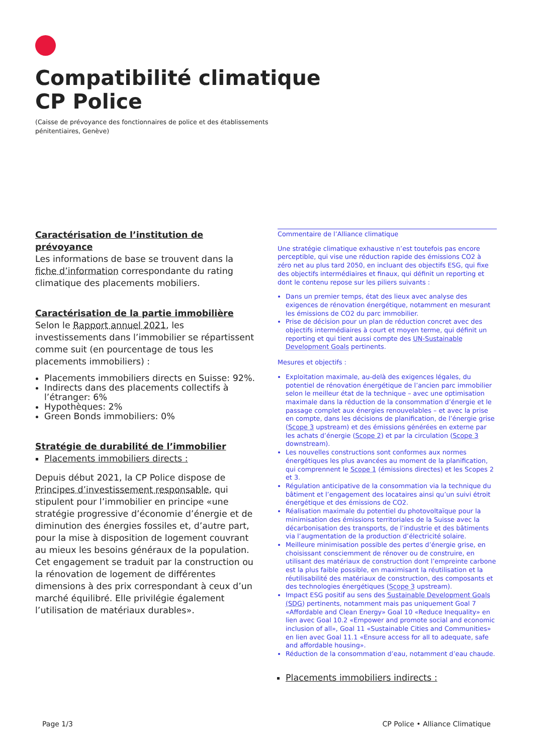Compatibilité climatique
CP Police
(Caisse de prévoyance des fonctionnaires de police et des établissements
pénitentiaires, Genève)
Caractérisation de l’institution de prévoyance
Les informations de base se trouvent dans la fiche d’information correspondante du rating climatique des placements mobiliers.
Caractérisation de la partie immobilière
Selon le Rapport annuel 2021, les investissements dans l’immobilier se répartissent comme suit (en pourcentage de tous les placements immobiliers) :
Placements immobiliers directs en Suisse: 92%.
Indirects dans des placements collectifs à l’étranger: 6%
Hypothèques: 2%
Green Bonds immobiliers: 0%
Stratégie de durabilité de l’immobilier
Placements immobiliers directs :
Depuis début 2021, la CP Police dispose de Principes d’investissement responsable, qui stipulent pour l’immobilier en principe «une stratégie progressive d’économie d’énergie et de diminution des énergies fossiles et, d’autre part, pour la mise à disposition de logement couvrant au mieux les besoins généraux de la population. Cet engagement se traduit par la construction ou la rénovation de logement de différentes dimensions à des prix correspondant à ceux d’un marché équilibré. Elle privilégie également l’utilisation de matériaux durables».
Commentaire de l’Alliance climatique
Une stratégie climatique exhaustive n’est toutefois pas encore perceptible, qui vise une réduction rapide des émissions CO2 à zéro net au plus tard 2050, en incluant des objectifs ESG, qui fixe des objectifs intermédiaires et finaux, qui définit un reporting et dont le contenu repose sur les piliers suivants :
Dans un premier temps, état des lieux avec analyse des exigences de rénovation énergétique, notamment en mesurant les émissions de CO2 du parc immobilier.
Prise de décision pour un plan de réduction concret avec des objectifs intermédiaires à court et moyen terme, qui définit un reporting et qui tient aussi compte des UN-Sustainable Development Goals pertinents.
Mesures et objectifs :
Exploitation maximale, au-delà des exigences légales, du potentiel de rénovation énergétique de l’ancien parc immobilier selon le meilleur état de la technique – avec une optimisation maximale dans la réduction de la consommation d’énergie et le passage complet aux énergies renouvelables – et avec la prise en compte, dans les décisions de planification, de l’énergie grise (Scope 3 upstream) et des émissions générées en externe par les achats d’énergie (Scope 2) et par la circulation (Scope 3 downstream).
Les nouvelles constructions sont conformes aux normes énergétiques les plus avancées au moment de la planification, qui comprennent le Scope 1 (émissions directes) et les Scopes 2 et 3.
Régulation anticipative de la consommation via la technique du bâtiment et l’engagement des locataires ainsi qu’un suivi étroit énergétique et des émissions de CO2.
Réalisation maximale du potentiel du photovoltaïque pour la minimisation des émissions territoriales de la Suisse avec la décarbonisation des transports, de l’industrie et des bâtiments via l’augmentation de la production d’électricité solaire.
Meilleure minimisation possible des pertes d’énergie grise, en choisissant consciemment de rénover ou de construire, en utilisant des matériaux de construction dont l’empreinte carbone est la plus faible possible, en maximisant la réutilisation et la réutilisabilité des matériaux de construction, des composants et des technologies énergétiques (Scope 3 upstream).
Impact ESG positif au sens des Sustainable Development Goals (SDG) pertinents, notamment mais pas uniquement Goal 7 «Affordable and Clean Energy» Goal 10 «Reduce Inequality» en lien avec Goal 10.2 «Empower and promote social and economic inclusion of all», Goal 11 «Sustainable Cities and Communities» en lien avec Goal 11.1 «Ensure access for all to adequate, safe and affordable housing».
Réduction de la consommation d’eau, notamment d’eau chaude.
Placements immobiliers indirects :
Page 1/3 CP Police • Alliance Climatique